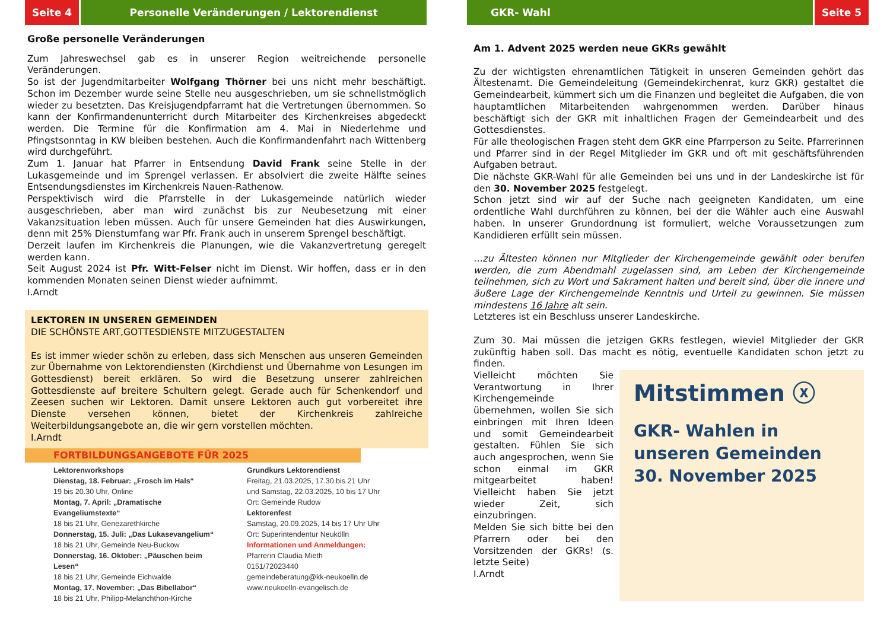Seite 4 Personelle Veränderungen / Lektorendienst
Große personelle Veränderungen
Zum Jahreswechsel gab es in unserer Region weitreichende personelle Veränderungen.
So ist der Jugendmitarbeiter Wolfgang Thörner bei uns nicht mehr beschäftigt. Schon im Dezember wurde seine Stelle neu ausgeschrieben, um sie schnellstmöglich wieder zu besetzten. Das Kreisjugendpfarramt hat die Vertretungen übernommen. So kann der Konfirmandenunterricht durch Mitarbeiter des Kirchenkreises abgedeckt werden. Die Termine für die Konfirmation am 4. Mai in Niederlehme und Pfingstsonntag in KW bleiben bestehen. Auch die Konfirmandenfahrt nach Wittenberg wird durchgeführt.
Zum 1. Januar hat Pfarrer in Entsendung David Frank seine Stelle in der Lukasgemeinde und im Sprengel verlassen. Er absolviert die zweite Hälfte seines Entsendungsdienstes im Kirchenkreis Nauen-Rathenow.
Perspektivisch wird die Pfarrstelle in der Lukasgemeinde natürlich wieder ausgeschrieben, aber man wird zunächst bis zur Neubesetzung mit einer Vakanzsituation leben müssen. Auch für unsere Gemeinden hat dies Auswirkungen, denn mit 25% Dienstumfang war Pfr. Frank auch in unserem Sprengel beschäftigt.
Derzeit laufen im Kirchenkreis die Planungen, wie die Vakanzvertretung geregelt werden kann.
Seit August 2024 ist Pfr. Witt-Felser nicht im Dienst. Wir hoffen, dass er in den kommenden Monaten seinen Dienst wieder aufnimmt.
I.Arndt
LEKTOREN IN UNSEREN GEMEINDEN
DIE SCHÖNSTE ART,GOTTESDIENSTE MITZUGESTALTEN
Es ist immer wieder schön zu erleben, dass sich Menschen aus unseren Gemeinden zur Übernahme von Lektorendiensten (Kirchdienst und Übernahme von Lesungen im Gottesdienst) bereit erklären. So wird die Besetzung unserer zahlreichen Gottesdienste auf breitere Schultern gelegt. Gerade auch für Schenkendorf und Zeesen suchen wir Lektoren. Damit unsere Lektoren auch gut vorbereitet ihre Dienste versehen können, bietet der Kirchenkreis zahlreiche Weiterbildungsangebote an, die wir gern vorstellen möchten.
I.Arndt
FORTBILDUNGSANGEBOTE FÜR 2025
Lektorenworkshops
Dienstag, 18. Februar: „Frosch im Hals“
19 bis 20.30 Uhr, Online
Montag, 7. April: „Dramatische Evangeliumstexte“
18 bis 21 Uhr, Genezarethkirche
Donnerstag, 15. Juli: „Das Lukasevangelium“
18 bis 21 Uhr, Gemeinde Neu-Buckow
Donnerstag, 16. Oktober: „Päuschen beim Lesen“
18 bis 21 Uhr, Gemeinde Eichwalde
Montag, 17. November: „Das Bibellabor“
18 bis 21 Uhr, Philipp-Melanchthon-Kirche
Grundkurs Lektorendienst
Freitag, 21.03.2025, 17.30 bis 21 Uhr
und Samstag, 22.03.2025, 10 bis 17 Uhr
Ort: Gemeinde Rudow
Lektorenfest
Samstag, 20.09.2025, 14 bis 17 Uhr Uhr
Ort: Superintendentur Neukölln
Informationen und Anmeldungen:
Pfarrerin Claudia Mieth
0151/72023440
gemeindeberatung@kk-neukoelln.de
www.neukoelln-evangelisch.de
GKR- Wahl Seite 5
Am 1. Advent 2025 werden neue GKRs gewählt
Zu der wichtigsten ehrenamtlichen Tätigkeit in unseren Gemeinden gehört das Ältestenamt. Die Gemeindeleitung (Gemeindekirchenrat, kurz GKR) gestaltet die Gemeindearbeit, kümmert sich um die Finanzen und begleitet die Aufgaben, die von hauptamtlichen Mitarbeitenden wahrgenommen werden. Darüber hinaus beschäftigt sich der GKR mit inhaltlichen Fragen der Gemeindearbeit und des Gottesdienstes.
Für alle theologischen Fragen steht dem GKR eine Pfarrperson zu Seite. Pfarrerinnen und Pfarrer sind in der Regel Mitglieder im GKR und oft mit geschäftsführenden Aufgaben betraut.
Die nächste GKR-Wahl für alle Gemeinden bei uns und in der Landeskirche ist für den 30. November 2025 festgelegt.
Schon jetzt sind wir auf der Suche nach geeigneten Kandidaten, um eine ordentliche Wahl durchführen zu können, bei der die Wähler auch eine Auswahl haben. In unserer Grundordnung ist formuliert, welche Voraussetzungen zum Kandidieren erfüllt sein müssen.
…zu Ältesten können nur Mitglieder der Kirchengemeinde gewählt oder berufen werden, die zum Abendmahl zugelassen sind, am Leben der Kirchengemeinde teilnehmen, sich zu Wort und Sakrament halten und bereit sind, über die innere und äußere Lage der Kirchengemeinde Kenntnis und Urteil zu gewinnen. Sie müssen mindestens 16 Jahre alt sein.
Letzteres ist ein Beschluss unserer Landeskirche.
Zum 30. Mai müssen die jetzigen GKRs festlegen, wieviel Mitglieder der GKR zukünftig haben soll. Das macht es nötig, eventuelle Kandidaten schon jetzt zu finden.
Mitstimmen ⓧ
GKR- Wahlen in
unseren Gemeinden
30. November 2025
Vielleicht möchten Sie Verantwortung in Ihrer Kirchengemeinde übernehmen, wollen Sie sich einbringen mit Ihren Ideen und somit Gemeindearbeit gestalten. Fühlen Sie sich auch angesprochen, wenn Sie schon einmal im GKR mitgearbeitet haben! Vielleicht haben Sie jetzt wieder Zeit, sich einzubringen.
Melden Sie sich bitte bei den Pfarrern oder bei den Vorsitzenden der GKRs! (s. letzte Seite)
I.Arndt